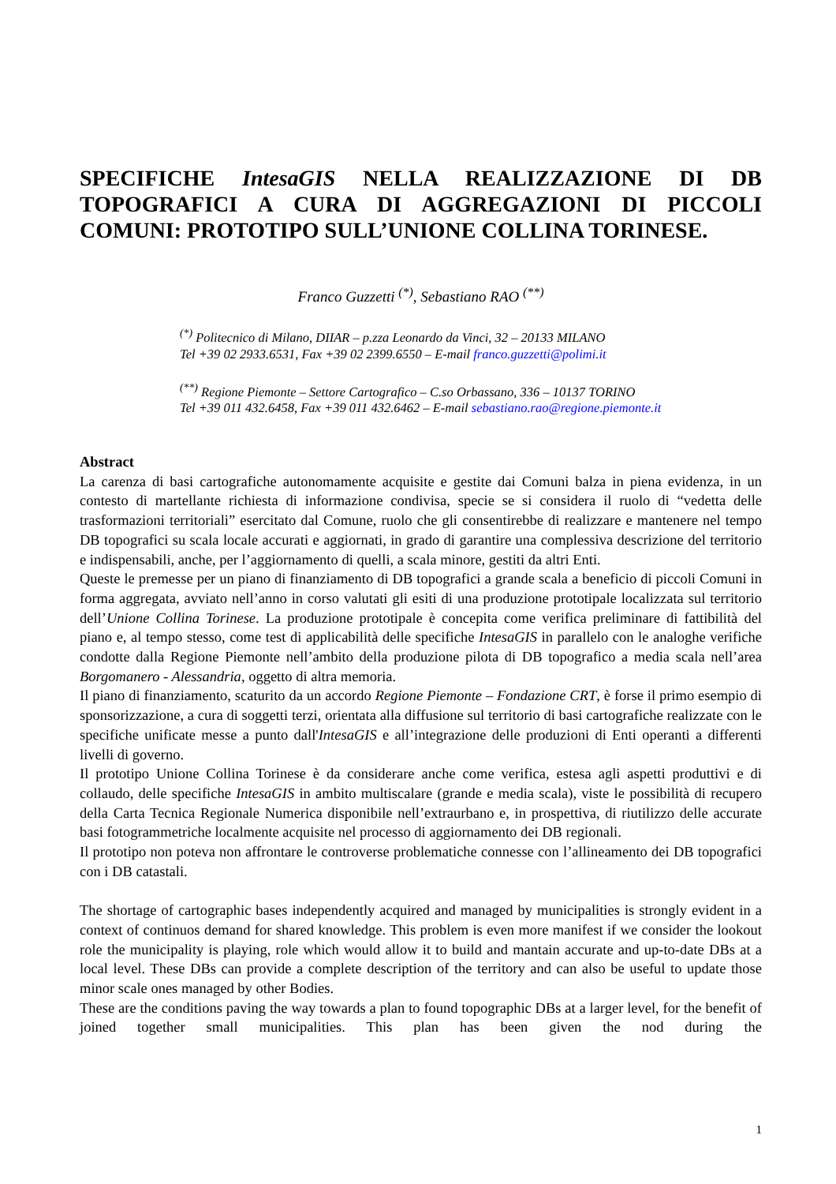SPECIFICHE IntesaGIS NELLA REALIZZAZIONE DI DB TOPOGRAFICI A CURA DI AGGREGAZIONI DI PICCOLI COMUNI: PROTOTIPO SULL’UNIONE COLLINA TORINESE.
Franco Guzzetti <sup>(*)</sup>, Sebastiano RAO <sup>(**)</sup>
<sup>(*)</sup> Politecnico di Milano, DIIAR – p.zza Leonardo da Vinci, 32 – 20133 MILANO
Tel +39 02 2933.6531, Fax +39 02 2399.6550 – E-mail franco.guzzetti@polimi.it
<sup>(**)</sup> Regione Piemonte – Settore Cartografico – C.so Orbassano, 336 – 10137 TORINO
Tel +39 011 432.6458, Fax +39 011 432.6462 – E-mail sebastiano.rao@regione.piemonte.it
Abstract
La carenza di basi cartografiche autonomamente acquisite e gestite dai Comuni balza in piena evidenza, in un contesto di martellante richiesta di informazione condivisa, specie se si considera il ruolo di “vedetta delle trasformazioni territoriali” esercitato dal Comune, ruolo che gli consentirebbe di realizzare e mantenere nel tempo DB topografici su scala locale accurati e aggiornati, in grado di garantire una complessiva descrizione del territorio e indispensabili, anche, per l’aggiornamento di quelli, a scala minore, gestiti da altri Enti.
Queste le premesse per un piano di finanziamento di DB topografici a grande scala a beneficio di piccoli Comuni in forma aggregata, avviato nell’anno in corso valutati gli esiti di una produzione prototipale localizzata sul territorio dell’Unione Collina Torinese. La produzione prototipale è concepita come verifica preliminare di fattibilità del piano e, al tempo stesso, come test di applicabilità delle specifiche IntesaGIS in parallelo con le analoghe verifiche condotte dalla Regione Piemonte nell’ambito della produzione pilota di DB topografico a media scala nell’area Borgomanero - Alessandria, oggetto di altra memoria.
Il piano di finanziamento, scaturito da un accordo Regione Piemonte – Fondazione CRT, è forse il primo esempio di sponsorizzazione, a cura di soggetti terzi, orientata alla diffusione sul territorio di basi cartografiche realizzate con le specifiche unificate messe a punto dall'IntesaGIS e all’integrazione delle produzioni di Enti operanti a differenti livelli di governo.
Il prototipo Unione Collina Torinese è da considerare anche come verifica, estesa agli aspetti produttivi e di collaudo, delle specifiche IntesaGIS in ambito multiscalare (grande e media scala), viste le possibilità di recupero della Carta Tecnica Regionale Numerica disponibile nell’extraurbano e, in prospettiva, di riutilizzo delle accurate basi fotogrammetriche localmente acquisite nel processo di aggiornamento dei DB regionali.
Il prototipo non poteva non affrontare le controverse problematiche connesse con l’allineamento dei DB topografici con i DB catastali.
The shortage of cartographic bases independently acquired and managed by municipalities is strongly evident in a context of continuos demand for shared knowledge. This problem is even more manifest if we consider the lookout role the municipality is playing, role which would allow it to build and mantain accurate and up-to-date DBs at a local level. These DBs can provide a complete description of the territory and can also be useful to update those minor scale ones managed by other Bodies.
These are the conditions paving the way towards a plan to found topographic DBs at a larger level, for the benefit of joined together small municipalities. This plan has been given the nod during the
1